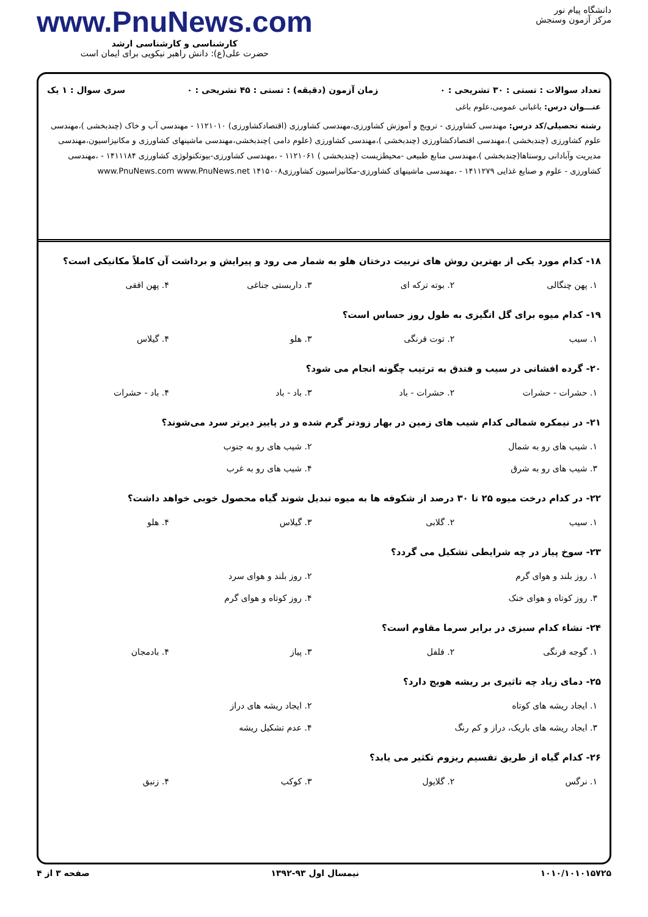دانشگاه پیام نور
مرکز آزمون وسنجش
www.PnuNews.com
کارشناسی و کارشناسی ارشد
حضرت علی(ع): دانش راهبر نیکویی برای ایمان است
تعداد سوالات : تستی : ۳۰ تشریحی : ۰ زمان آزمون (دقیقه) : تستی : ۴۵ تشریحی : ۰ سری سوال : ۱ یک
عنـــوان درس: باغبانی عمومی،علوم باغی
رشته تحصیلی/کد درس: مهندسی کشاورزی - ترویج و آموزش کشاورزی،مهندسی کشاورزی (اقتصادکشاورزی) ۱۱۲۱۰۱۰ - مهندسی آب و خاک (چندبخشی )،مهندسی علوم کشاورزی (چندبخشی )،مهندسی اقتصادکشاورزی (چندبخشی )،مهندسی کشاورزی (علوم دامی )چندبخشی،مهندسی ماشینهای کشاورزی و مکانیزاسیون،مهندسی مدیریت وآبادانی روستاها(چندبخشی )،مهندسی منابع طبیعی -محیطزیست (چندبخشی ) ۱۱۲۱۰۶۱ - ،مهندسی کشاورزی-بیوتکنولوژی کشاورزی ۱۴۱۱۱۸۴ - ،مهندسی کشاورزی - علوم و صنایع غذایی ۱۴۱۱۲۷۹ - ،مهندسی ماشینهای کشاورزی-مکانیزاسیون کشاورزی۱۴۱۵۰۰۸ www.PnuNews.com www.PnuNews.net
۱۸- کدام مورد یکی از بهترین روش های تربیت درختان هلو به شمار می رود و پیرایش و برداشت آن کاملاً مکانیکی است؟
| ۱. پهن چنگالی | ۲. بوته ترکه ای | ۳. داربستی جناغی | ۴. پهن افقی |
۱۹- کدام میوه برای گل انگیزی به طول روز حساس است؟
| ۱. سیب | ۲. توت فرنگی | ۳. هلو | ۴. گیلاس |
۲۰- گرده افشانی در سیب و فندق به ترتیب چگونه انجام می شود؟
| ۱. حشرات - حشرات | ۲. حشرات - باد | ۳. باد - باد | ۴. باد - حشرات |
۲۱- در نیمکره شمالی کدام شیب های زمین در بهار زودتر گرم شده و در پاییز دیرتر سرد می‌شوند؟
| ۱. شیب های رو به شمال | ۲. شیب های رو به جنوب |
| ۳. شیب های رو به شرق | ۴. شیب های رو به غرب |
۲۲- در کدام درخت میوه ۲۵ تا ۳۰ درصد از شکوفه ها به میوه تبدیل شوند گیاه محصول خوبی خواهد داشت؟
| ۱. سیب | ۲. گلابی | ۳. گیلاس | ۴. هلو |
۲۳- سوخ پیاز در چه شرایطی تشکیل می گردد؟
| ۱. روز بلند و هوای گرم | ۲. روز بلند و هوای سرد |
| ۳. روز کوتاه و هوای خنک | ۴. روز کوتاه و هوای گرم |
۲۴- نشاء کدام سبزی در برابر سرما مقاوم است؟
| ۱. گوجه فرنگی | ۲. فلفل | ۳. پیاز | ۴. بادمجان |
۲۵- دمای زیاد چه تاثیری بر ریشه هویج دارد؟
| ۱. ایجاد ریشه های کوتاه | ۲. ایجاد ریشه های دراز |
| ۳. ایجاد ریشه های باریک، دراز و کم رنگ | ۴. عدم تشکیل ریشه |
۲۶- کدام گیاه از طریق تقسیم ریزوم تکثیر می یابد؟
| ۱. نرگس | ۲. گلایول | ۳. کوکب | ۴. زنبق |
۱۰۱۰/۱۰۱۰۱۵۷۲۵ نیمسال اول ۹۳-۱۳۹۲ صفحه ۳ از ۴